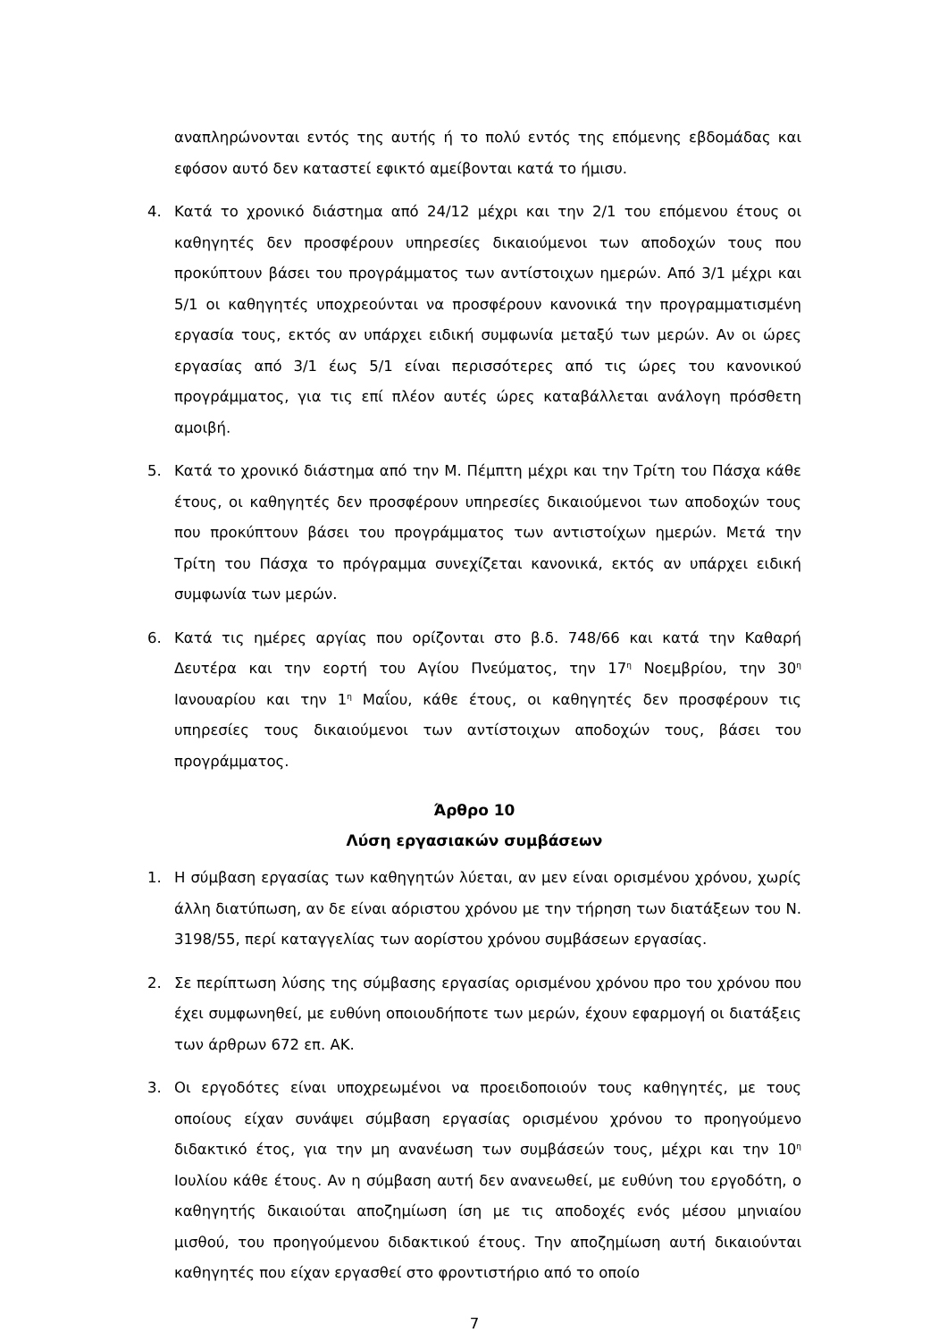αναπληρώνονται εντός της αυτής ή το πολύ εντός της επόμενης εβδομάδας και εφόσον αυτό δεν καταστεί εφικτό αμείβονται κατά το ήμισυ.
4. Κατά το χρονικό διάστημα από 24/12 μέχρι και την 2/1 του επόμενου έτους οι καθηγητές δεν προσφέρουν υπηρεσίες δικαιούμενοι των αποδοχών τους που προκύπτουν βάσει του προγράμματος των αντίστοιχων ημερών. Από 3/1 μέχρι και 5/1 οι καθηγητές υποχρεούνται να προσφέρουν κανονικά την προγραμματισμένη εργασία τους, εκτός αν υπάρχει ειδική συμφωνία μεταξύ των μερών. Αν οι ώρες εργασίας από 3/1 έως 5/1 είναι περισσότερες από τις ώρες του κανονικού προγράμματος, για τις επί πλέον αυτές ώρες καταβάλλεται ανάλογη πρόσθετη αμοιβή.
5. Κατά το χρονικό διάστημα από την Μ. Πέμπτη μέχρι και την Τρίτη του Πάσχα κάθε έτους, οι καθηγητές δεν προσφέρουν υπηρεσίες δικαιούμενοι των αποδοχών τους που προκύπτουν βάσει του προγράμματος των αντιστοίχων ημερών. Μετά την Τρίτη του Πάσχα το πρόγραμμα συνεχίζεται κανονικά, εκτός αν υπάρχει ειδική συμφωνία των μερών.
6. Κατά τις ημέρες αργίας που ορίζονται στο β.δ. 748/66 και κατά την Καθαρή Δευτέρα και την εορτή του Αγίου Πνεύματος, την 17<sup>η</sup> Νοεμβρίου, την 30<sup>η</sup> Ιανουαρίου και την 1<sup>η</sup> Μαΐου, κάθε έτους, οι καθηγητές δεν προσφέρουν τις υπηρεσίες τους δικαιούμενοι των αντίστοιχων αποδοχών τους, βάσει του προγράμματος.
Άρθρο 10
Λύση εργασιακών συμβάσεων
1. Η σύμβαση εργασίας των καθηγητών λύεται, αν μεν είναι ορισμένου χρόνου, χωρίς άλλη διατύπωση, αν δε είναι αόριστου χρόνου με την τήρηση των διατάξεων του Ν. 3198/55, περί καταγγελίας των αορίστου χρόνου συμβάσεων εργασίας.
2. Σε περίπτωση λύσης της σύμβασης εργασίας ορισμένου χρόνου προ του χρόνου που έχει συμφωνηθεί, με ευθύνη οποιουδήποτε των μερών, έχουν εφαρμογή οι διατάξεις των άρθρων 672 επ. ΑΚ.
3. Οι εργοδότες είναι υποχρεωμένοι να προειδοποιούν τους καθηγητές, με τους οποίους είχαν συνάψει σύμβαση εργασίας ορισμένου χρόνου το προηγούμενο διδακτικό έτος, για την μη ανανέωση των συμβάσεών τους, μέχρι και την 10<sup>η</sup> Ιουλίου κάθε έτους. Αν η σύμβαση αυτή δεν ανανεωθεί, με ευθύνη του εργοδότη, ο καθηγητής δικαιούται αποζημίωση ίση με τις αποδοχές ενός μέσου μηνιαίου μισθού, του προηγούμενου διδακτικού έτους. Την αποζημίωση αυτή δικαιούνται καθηγητές που είχαν εργασθεί στο φροντιστήριο από το οποίο
7